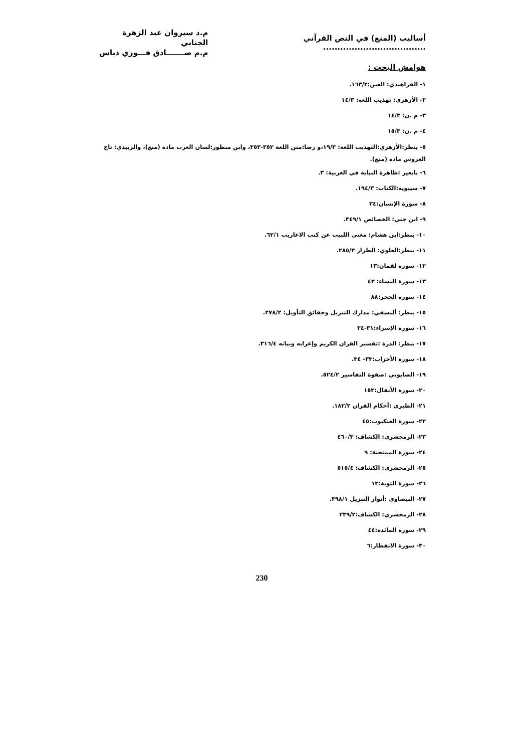أساليب (المنع) في النص القرآني ....................................
م.د سيروان عبد الزهرة الجنابي
م.م صـــــــادق فـــوزي دباس
هوامش البحث :
١- الفراهيدي: العين:١٦٣/٢.
٢- الأزهري: تهذيب اللغة: ١٤/٣
٣- م .ن: ١٤/٣
٤- م .ن: ١٥/٣
٥- ينظر:الأزهري:التهذيب اللغة: ١٩/٣،و رضا:متن اللغة ٣٥٢-٣٥٣، وابن منظور:لسان العرب مادة (منع)، والزبيدي: تاج العروس مادة (منع).
٦- بابعير :ظاهرة النيابة في العربية: ٣.
٧- سيبويه:الكتاب: ١٩٤/٣.
٨- سورة الإنسان:٢٤
٩- ابن جني: الخصائص ٣٤٩/١.
١٠- ينظر:ابن هشام: مغني اللبيب عن كتب الاعاريب ٦٢/١.
١١- ينظر:العلوي: الطراز ٢٨٥/٣.
١٢- سورة لقمان:١٣
١٣- سورة النساء: ٤٣
١٤- سورة الحجر:٨٨
١٥- ينظر: ألنسفي: مدارك التنزيل وحقائق التأويل: ٢٧٨/٢.
١٦- سورة الإسراء:٣١-٣٤
١٧- ينظر: الدرة :تفسير القران الكريم وإعرابه وبيانه ٣١٦/٤.
١٨- سورة الأحزاب:٣٣- ٣٤.
١٩- الصابوني :صفوة التفاسير ٥٢٤/٢.
٢٠- سورة الأنفال:١٥٣
٢١- الطبري :أحكام القران ١٨٢/٢.
٢٢- سورة العنكبوت:٤٥
٢٣- الزمخشري: الكشاف: ٤٦٠/٣
٢٤- سورة الممتحنة: ٩
٢٥- الزمخشري: الكشاف: ٥١٥/٤
٢٦- سورة التوبة:١٣
٢٧- البيضاوي :أنوار التنزيل ٣٩٨/١.
٢٨- الزمخشري: الكشاف:٢٣٩/٢
٢٩- سورة المائدة:٤٤
٣٠- سورة الانفطار:٦
230